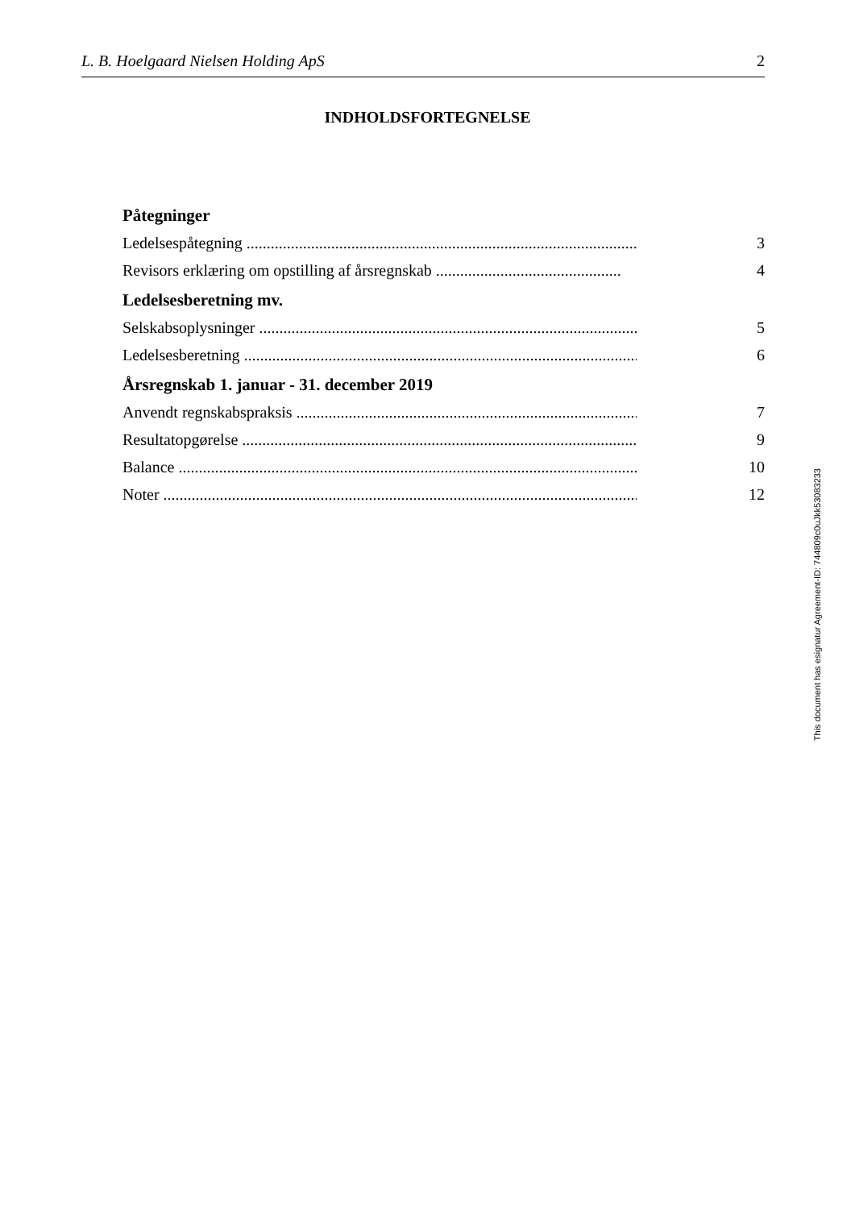L. B. Hoelgaard Nielsen Holding ApS 2
INDHOLDSFORTEGNELSE
Påtegninger
Ledelsespåtegning ................................................................................................... 3
Revisors erklæring om opstilling af årsregnskab .............................................. 4
Ledelsesberetning mv.
Selskabsoplysninger .................................................................................................. 5
Ledelsesberetning .................................................................................................... 6
Årsregnskab 1. januar - 31. december 2019
Anvendt regnskabspraksis ......................................................................................... 7
Resultatopgørelse ...................................................................................................... 9
Balance ......................................................................................................................... 10
Noter ............................................................................................................................. 12
This document has esignatur Agreement-ID: 744809c0uJkk53083233